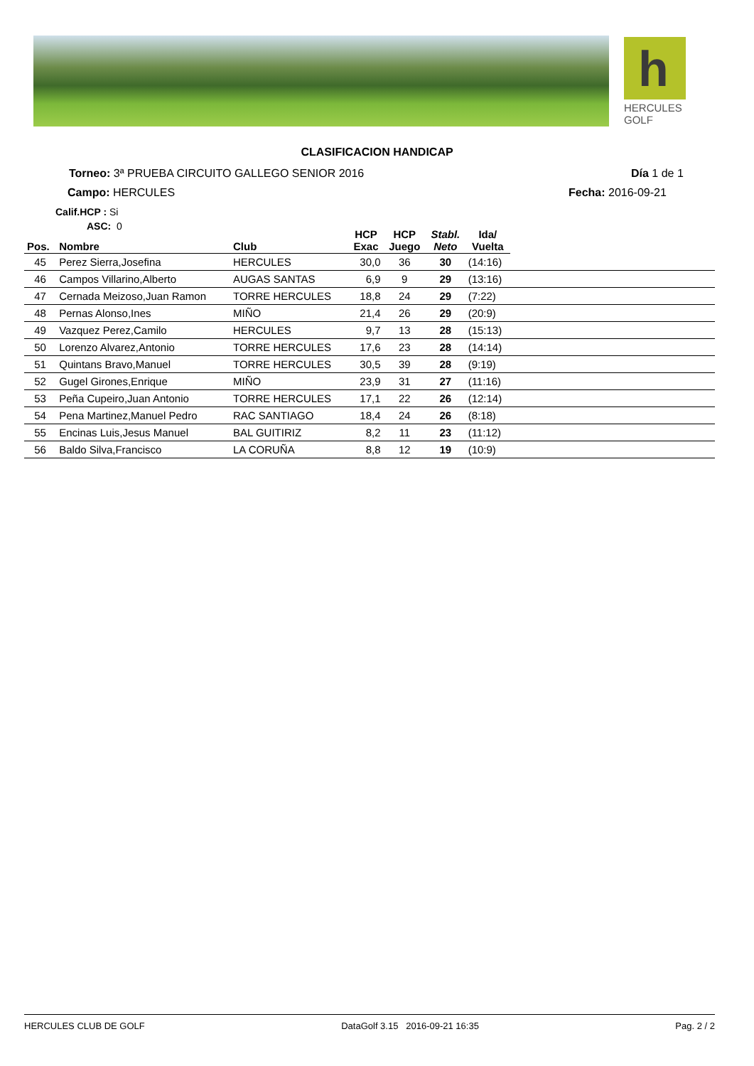h
HERCULES
GOLF
CLASIFICACION HANDICAP
Torneo: 3ª PRUEBA CIRCUITO GALLEGO SENIOR 2016
Día 1 de 1
Campo: HERCULES Fecha: 2016-09-21
Calif.HCP : Si
ASC: 0
| Pos. | Nombre | Club | HCP Exac | HCP Juego | Stabl. Neto | Ida/ Vuelta | |
| --- | --- | --- | --- | --- | --- | --- | --- |
| 45 | Perez Sierra,Josefina | HERCULES | 30,0 | 36 | 30 | (14:16) | |
| 46 | Campos Villarino,Alberto | AUGAS SANTAS | 6,9 | 9 | 29 | (13:16) | |
| 47 | Cernada Meizoso,Juan Ramon | TORRE HERCULES | 18,8 | 24 | 29 | (7:22) | |
| 48 | Pernas Alonso,Ines | MIÑO | 21,4 | 26 | 29 | (20:9) | |
| 49 | Vazquez Perez,Camilo | HERCULES | 9,7 | 13 | 28 | (15:13) | |
| 50 | Lorenzo Alvarez,Antonio | TORRE HERCULES | 17,6 | 23 | 28 | (14:14) | |
| 51 | Quintans Bravo,Manuel | TORRE HERCULES | 30,5 | 39 | 28 | (9:19) | |
| 52 | Gugel Girones,Enrique | MIÑO | 23,9 | 31 | 27 | (11:16) | |
| 53 | Peña Cupeiro,Juan Antonio | TORRE HERCULES | 17,1 | 22 | 26 | (12:14) | |
| 54 | Pena Martinez,Manuel Pedro | RAC SANTIAGO | 18,4 | 24 | 26 | (8:18) | |
| 55 | Encinas Luis,Jesus Manuel | BAL GUITIRIZ | 8,2 | 11 | 23 | (11:12) | |
| 56 | Baldo Silva,Francisco | LA CORUÑA | 8,8 | 12 | 19 | (10:9) | |
HERCULES CLUB DE GOLF DataGolf 3.15 2016-09-21 16:35 Pag. 2 / 2